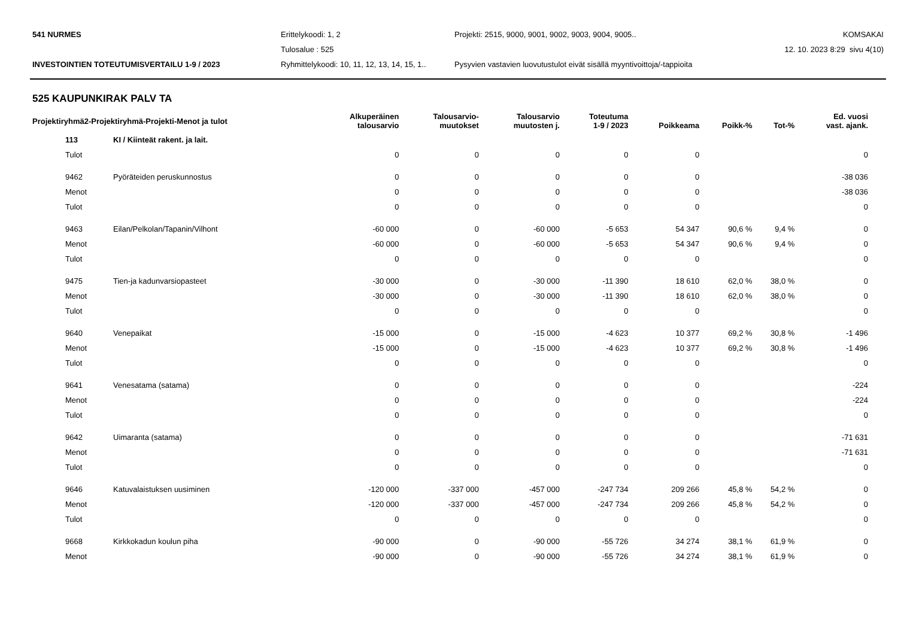541 NURMES
Erittelykoodi: 1, 2
Projekti: 2515, 9000, 9001, 9002, 9003, 9004, 9005..
KOMSAKAI
Tulosalue : 525
12. 10. 2023 8:29 sivu 4(10)
INVESTOINTIEN TOTEUTUMISVERTAILU 1-9 / 2023
Ryhmittelykoodi: 10, 11, 12, 13, 14, 15, 1..
Pysyvien vastavien luovutustulot eivät sisällä myyntivoittoja/-tappioita
525 KAUPUNKIRAK PALV TA
| Projektiryhmä2-Projektiryhmä-Projekti-Menot ja tulot | | Alkuperäinen talousarvio | Talousarvio- muutokset | Talousarvio muutosten j. | Toteutuma 1-9 / 2023 | Poikkeama | Poikk-% | Tot-% | Ed. vuosi vast. ajank. |
| --- | --- | --- | --- | --- | --- | --- | --- | --- | --- |
| 113 | KI / Kiinteät rakent. ja lait. | | | | | | | | |
| Tulot | | 0 | 0 | 0 | 0 | 0 | | | 0 |
| 9462 | Pyöräteiden peruskunnostus | 0 | 0 | 0 | 0 | 0 | | | -38 036 |
| Menot | | 0 | 0 | 0 | 0 | 0 | | | -38 036 |
| Tulot | | 0 | 0 | 0 | 0 | 0 | | | 0 |
| 9463 | Eilan/Pelkolan/Tapanin/Vilhont | -60 000 | 0 | -60 000 | -5 653 | 54 347 | 90,6 % | 9,4 % | 0 |
| Menot | | -60 000 | 0 | -60 000 | -5 653 | 54 347 | 90,6 % | 9,4 % | 0 |
| Tulot | | 0 | 0 | 0 | 0 | 0 | | | 0 |
| 9475 | Tien-ja kadunvarsiopasteet | -30 000 | 0 | -30 000 | -11 390 | 18 610 | 62,0 % | 38,0 % | 0 |
| Menot | | -30 000 | 0 | -30 000 | -11 390 | 18 610 | 62,0 % | 38,0 % | 0 |
| Tulot | | 0 | 0 | 0 | 0 | 0 | | | 0 |
| 9640 | Venepaikat | -15 000 | 0 | -15 000 | -4 623 | 10 377 | 69,2 % | 30,8 % | -1 496 |
| Menot | | -15 000 | 0 | -15 000 | -4 623 | 10 377 | 69,2 % | 30,8 % | -1 496 |
| Tulot | | 0 | 0 | 0 | 0 | 0 | | | 0 |
| 9641 | Venesatama (satama) | 0 | 0 | 0 | 0 | 0 | | | -224 |
| Menot | | 0 | 0 | 0 | 0 | 0 | | | -224 |
| Tulot | | 0 | 0 | 0 | 0 | 0 | | | 0 |
| 9642 | Uimaranta (satama) | 0 | 0 | 0 | 0 | 0 | | | -71 631 |
| Menot | | 0 | 0 | 0 | 0 | 0 | | | -71 631 |
| Tulot | | 0 | 0 | 0 | 0 | 0 | | | 0 |
| 9646 | Katuvalaistuksen uusiminen | -120 000 | -337 000 | -457 000 | -247 734 | 209 266 | 45,8 % | 54,2 % | 0 |
| Menot | | -120 000 | -337 000 | -457 000 | -247 734 | 209 266 | 45,8 % | 54,2 % | 0 |
| Tulot | | 0 | 0 | 0 | 0 | 0 | | | 0 |
| 9668 | Kirkkokadun koulun piha | -90 000 | 0 | -90 000 | -55 726 | 34 274 | 38,1 % | 61,9 % | 0 |
| Menot | | -90 000 | 0 | -90 000 | -55 726 | 34 274 | 38,1 % | 61,9 % | 0 |